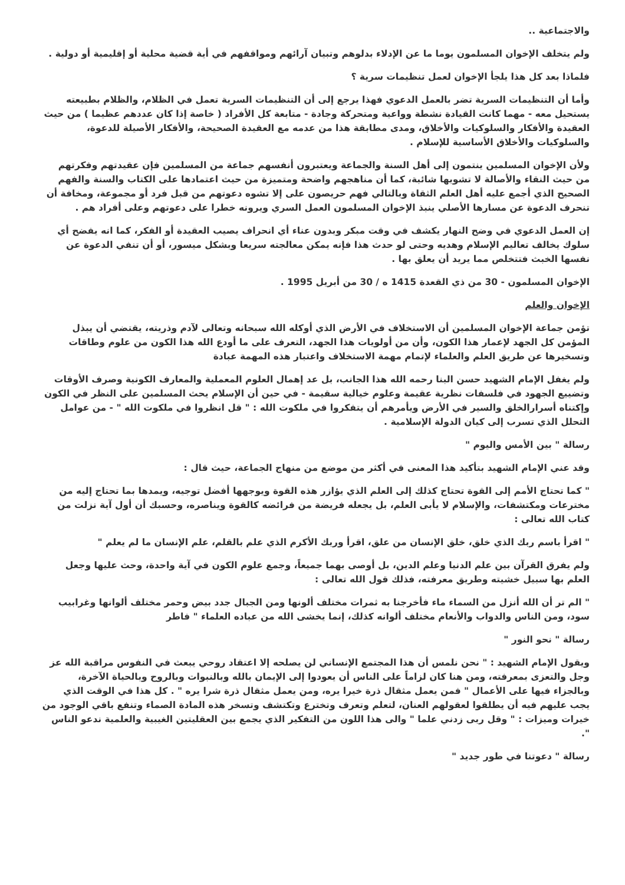والاجتماعية ..
ولم يتخلف الإخوان المسلمون يوما ما عن الإدلاء بدلوهم وتبيان آرائهم ومواقفهم في أية قضية محلية أو إقليمية أو دولية .
فلماذا بعد كل هذا يلجأ الإخوان لعمل تنظيمات سرية ؟
وأما أن التنظيمات السرية تضر بالعمل الدعوي فهذا يرجع إلى أن التنظيمات السرية تعمل في الظلام، والظلام بطبيعته يستحيل معه - مهما كانت القيادة نشطة وواعية ومتحركة وجادة - متابعة كل الأفراد ( خاصة إذا كان عددهم عظيما ) من حيث العقيدة والأفكار والسلوكيات والأخلاق، ومدى مطابقة هذا من عدمه مع العقيدة الصحيحة، والأفكار الأصيلة للدعوة، والسلوكيات والأخلاق الأساسية للإسلام .
ولأن الإخوان المسلمين ينتمون إلى أهل السنة والجماعة ويعتبرون أنفسهم جماعة من المسلمين فإن عقيدتهم وفكرتهم من حيث النقاء والأصالة لا تشوبها شائبة، كما أن مناهجهم واضحة ومتميزة من حيث اعتمادها على الكتاب والسنة والفهم الصحيح الذي أجمع عليه أهل العلم الثقاة وبالتالي فهم حريصون على إلا تشوه دعوتهم من قبل فرد أو مجموعة، ومخافة أن تنحرف الدعوة عن مسارها الأصلي ينبذ الإخوان المسلمون العمل السري ويرونه خطرا على دعوتهم وعلى أفراد هم .
إن العمل الدعوي في وضح النهار يكشف في وقت مبكر وبدون عناء أي انحراف يصيب العقيدة أو الفكر، كما انه يفضح أي سلوك يخالف تعاليم الإسلام وهديه وحتى لو حدث هذا فإنه يمكن معالجته سريعا وبشكل ميسور، أو أن تنفي الدعوة عن نفسها الخبث فتتخلص مما يريد أن يعلق بها .
الإخوان المسلمون - 30 من ذي القعدة 1415 ه / 30 من أبريل 1995 .
الإخوان والعلم
تؤمن جماعة الإخوان المسلمين أن الاستخلاف في الأرض الذي أوكله الله سبحانه وتعالى لآدم وذريته، يقتضي أن يبذل المؤمن كل الجهد لإعمار هذا الكون، وأن من أولويات هذا الجهد، التعرف على ما أودع الله هذا الكون من علوم وطاقات وتسخيرها عن طريق العلم والعلماء لإتمام مهمة الاستخلاف واعتبار هذه المهمة عبادة
ولم يغفل الإمام الشهيد حسن البنا رحمه الله هذا الجانب، بل عد إهمال العلوم المعملية والمعارف الكونية وصرف الأوقات وتضييع الجهود في فلسفات نظرية عقيمة وعلوم خيالية سقيمة - في حين أن الإسلام يحث المسلمين على النظر في الكون وإكتناه أسرارالخلق والسير في الأرض ويأمرهم أن يتفكروا في ملكوت الله : " قل انظروا في ملكوت الله " - من عوامل التحلل الذي تسرب إلى كيان الدولة الإسلامية .
رسالة " بين الأمس واليوم "
وقد عني الإمام الشهيد بتأكيد هذا المعنى في أكثر من موضع من منهاج الجماعة، حيث قال :
" كما تحتاج الأمم إلى القوة تحتاج كذلك إلى العلم الذي يؤازر هذه القوة ويوجهها أفضل توجيه، ويمدها بما تحتاج إليه من مخترعات ومكتشفات، والإسلام لا يأبى العلم، بل يجعله فريضة من فرائضه كالقوة ويناصره، وحسبك أن أول آية نزلت من كتاب الله تعالى :
" اقرأ باسم ربك الذي خلق، خلق الإنسان من علق، اقرأ وربك الأكرم الذي علم بالقلم، علم الإنسان ما لم يعلم "
ولم يفرق القرآن بين علم الدنيا وعلم الدين، بل أوصى بهما جميعاً، وجمع علوم الكون في آية واحدة، وحث عليها وجعل العلم بها سبيل خشيته وطريق معرفته، فذلك قول الله تعالى :
" الم تر أن الله أنزل من السماء ماء فأخرجنا به ثمرات مختلف ألونها ومن الجبال جدد بيض وحمر مختلف ألوانها وغرابيب سود، ومن الناس والدواب والأنعام مختلف ألوانه كذلك، إنما يخشى الله من عباده العلماء " فاطر
رسالة " نحو النور "
ويقول الإمام الشهيد : " نحن نلمس أن هذا المجتمع الإنساني لن يصلحه إلا اعتقاد روحي يبعث في النفوس مراقبة الله عز وجل والتعزى بمعرفته، ومن هنا كان لزاماً على الناس أن يعودوا إلى الإيمان بالله وبالنبوات وبالروح وبالحياة الآخرة، وبالجزاء فيها على الأعمال " فمن يعمل مثقال ذرة خيرا يره، ومن يعمل مثقال ذرة شرا يره " . كل هذا في الوقت الذي يجب عليهم فيه أن يطلقوا لعقولهم العنان، لتعلم وتعرف وتخترع وتكتشف وتسخر هذه المادة الصماء وتنفع باقي الوجود من خيرات وميزات : " وقل ربى زدني علما " والى هذا اللون من التفكير الذي يجمع بين العقليتين الغيبية والعلمية ندعو الناس ".
رسالة " دعوتنا في طور جديد "